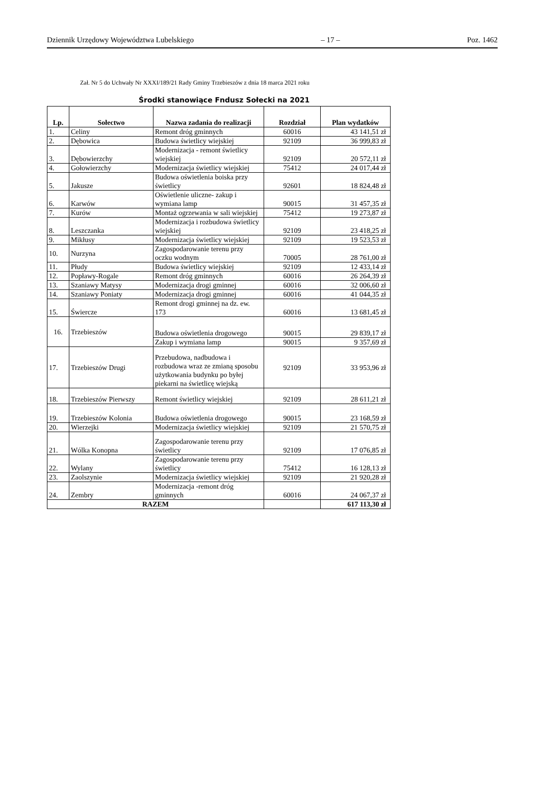Dziennik Urzędowy Województwa Lubelskiego – 17 – Poz. 1462
Zał. Nr 5 do Uchwały Nr XXXI/189/21 Rady Gminy Trzebieszów z dnia 18 marca 2021 roku
Środki stanowiące Fndusz Sołecki na 2021
| Lp. | Sołectwo | Nazwa zadania do realizacji | Rozdział | Plan wydatków |
| --- | --- | --- | --- | --- |
| 1. | Celiny | Remont dróg gminnych | 60016 | 43 141,51 zł |
| 2. | Dębowica | Budowa świetlicy wiejskiej | 92109 | 36 999,83 zł |
| 3. | Dębowierzchy | Modernizacja - remont świetlicy wiejskiej | 92109 | 20 572,11 zł |
| 4. | Gołowierzchy | Modernizacja świetlicy wiejskiej | 75412 | 24 017,44 zł |
| 5. | Jakusze | Budowa oświetlenia boiska przy świetlicy | 92601 | 18 824,48 zł |
| 6. | Karwów | Oświetlenie uliczne- zakup i wymiana lamp | 90015 | 31 457,35 zł |
| 7. | Kurów | Montaż ogrzewania w sali wiejskiej | 75412 | 19 273,87 zł |
| 8. | Leszczanka | Modernizacja i rozbudowa świetlicy wiejskiej | 92109 | 23 418,25 zł |
| 9. | Mikłusy | Modernizacja świetlicy wiejskiej | 92109 | 19 523,53 zł |
| 10. | Nurzyna | Zagospodarowanie terenu przy oczku wodnym | 70005 | 28 761,00 zł |
| 11. | Płudy | Budowa świetlicy wiejskiej | 92109 | 12 433,14 zł |
| 12. | Popławy-Rogale | Remont dróg gminnych | 60016 | 26 264,39 zł |
| 13. | Szaniawy Matysy | Modernizacja drogi gminnej | 60016 | 32 006,60 zł |
| 14. | Szaniawy Poniaty | Modernizacja drogi gminnej | 60016 | 41 044,35 zł |
| 15. | Świercze | Remont drogi gminnej na dz. ew. 173 | 60016 | 13 681,45 zł |
| 16. | Trzebieszów | Budowa oświetlenia drogowego | 90015 | 29 839,17 zł |
| | | Zakup i wymiana lamp | 90015 | 9 357,69 zł |
| 17. | Trzebieszów Drugi | Przebudowa, nadbudowa i rozbudowa wraz ze zmianą sposobu użytkowania budynku po byłej piekarni na świetlicę wiejską | 92109 | 33 953,96 zł |
| 18. | Trzebieszów Pierwszy | Remont świetlicy wiejskiej | 92109 | 28 611,21 zł |
| 19. | Trzebieszów Kolonia | Budowa oświetlenia drogowego | 90015 | 23 168,59 zł |
| 20. | Wierzejki | Modernizacja świetlicy wiejskiej | 92109 | 21 570,75 zł |
| 21. | Wólka Konopna | Zagospodarowanie terenu przy świetlicy | 92109 | 17 076,85 zł |
| 22. | Wylany | Zagospodarowanie terenu przy świetlicy | 75412 | 16 128,13 zł |
| 23. | Zaolszynie | Modernizacja świetlicy wiejskiej | 92109 | 21 920,28 zł |
| 24. | Zembry | Modernizacja -remont dróg gminnych | 60016 | 24 067,37 zł |
| RAZEM | | | | 617 113,30 zł |